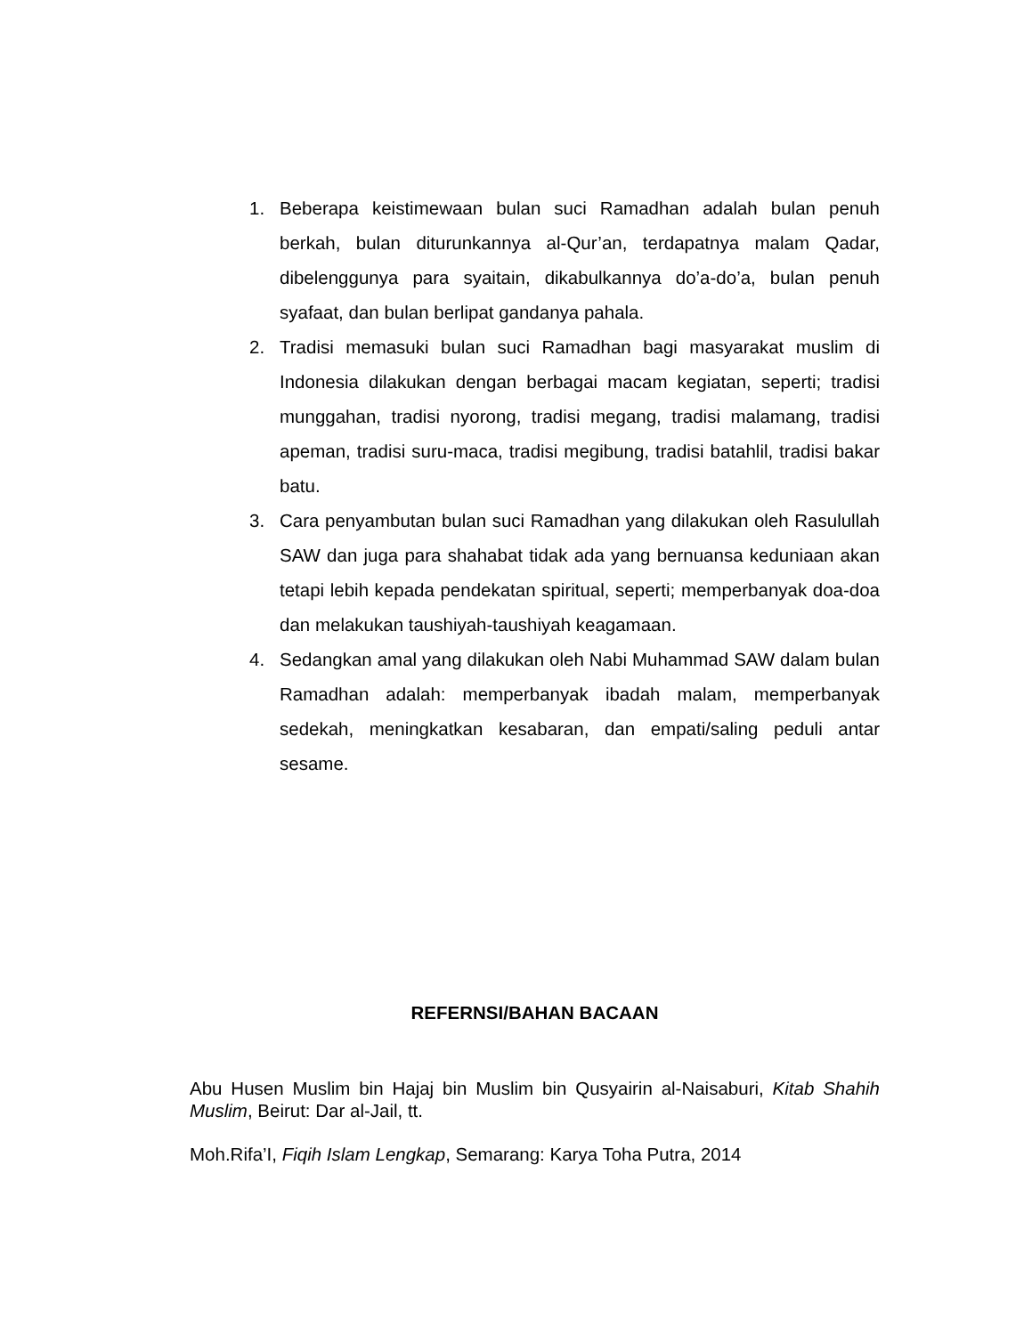1. Beberapa keistimewaan bulan suci Ramadhan adalah bulan penuh berkah, bulan diturunkannya al-Qur’an, terdapatnya malam Qadar, dibelenggunya para syaitain, dikabulkannya do’a-do’a, bulan penuh syafaat, dan bulan berlipat gandanya pahala.
2. Tradisi memasuki bulan suci Ramadhan bagi masyarakat muslim di Indonesia dilakukan dengan berbagai macam kegiatan, seperti; tradisi munggahan, tradisi nyorong, tradisi megang, tradisi malamang, tradisi apeman, tradisi suru-maca, tradisi megibung, tradisi batahlil, tradisi bakar batu.
3. Cara penyambutan bulan suci Ramadhan yang dilakukan oleh Rasulullah SAW dan juga para shahabat tidak ada yang bernuansa keduniaan akan tetapi lebih kepada pendekatan spiritual, seperti; memperbanyak doa-doa dan melakukan taushiyah-taushiyah keagamaan.
4. Sedangkan amal yang dilakukan oleh Nabi Muhammad SAW dalam bulan Ramadhan adalah: memperbanyak ibadah malam, memperbanyak sedekah, meningkatkan kesabaran, dan empati/saling peduli antar sesame.
REFERNSI/BAHAN BACAAN
Abu Husen Muslim bin Hajaj bin Muslim bin Qusyairin al-Naisaburi, Kitab Shahih Muslim, Beirut: Dar al-Jail, tt.
Moh.Rifa’I, Fiqih Islam Lengkap, Semarang: Karya Toha Putra, 2014